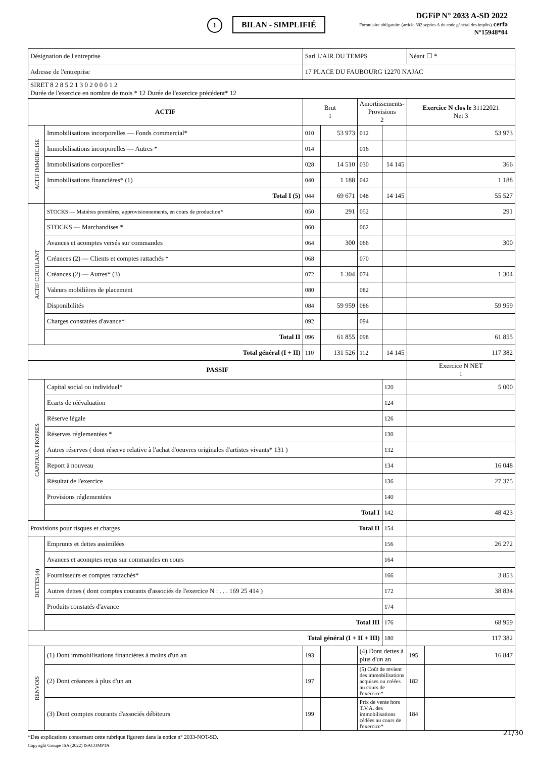1 BILAN - SIMPLIFIÉ
DGFiP N° 2033 A-SD 2022
Formulaire obligatoire (article 302 septies A du code général des impôts) cerfa
N°15948*04
| Désignation de l'entreprise | | Sarl L'AIR DU TEMPS | | | | | Néant ☐ * | |
| Adresse de l'entreprise | | 17 PLACE DU FAUBOURG 12270 NAJAC | | | | | | |
| SIRET 8 2 8 5 2 1 3 0 2 0 0 0 1 2 Durée de l'exercice en nombre de mois * 12 Durée de l'exercice précédent* 12 | | | | | | | | |
| ACTIF | | | Brut 1 | | Amortissements-Provisions 2 | | Exercice N clos le 31122021 Net 3 | |
| ACTIF IMMOBILISE | Immobilisations incorporelles — Fonds commercial* | | 010 | 53 973 | 012 | | 53 973 | |
| | Immobilisations incorporelles — Autres * | | 014 | | 016 | | | |
| | Immobilisations corporelles* | | 028 | 14 510 | 030 | 14 145 | 366 | |
| | Immobilisations financières* (1) | | 040 | 1 188 | 042 | | 1 188 | |
| | Total I (5) | | 044 | 69 671 | 048 | 14 145 | 55 527 | |
| ACTIF CIRCULANT | STOCKS — Matières premières, approvisionnements, en cours de production* | | 050 | 291 | 052 | | 291 | |
| | STOCKS — Marchandises * | | 060 | | 062 | | | |
| | Avances et acomptes versés sur commandes | | 064 | 300 | 066 | | 300 | |
| | Créances (2) — Clients et comptes rattachés * | | 068 | | 070 | | | |
| | Créances (2) — Autres* (3) | | 072 | 1 304 | 074 | | 1 304 | |
| | Valeurs mobilières de placement | | 080 | | 082 | | | |
| | Disponibilités | | 084 | 59 959 | 086 | | 59 959 | |
| | Charges constatées d'avance* | | 092 | | 094 | | | |
| | Total II | | 096 | 61 855 | 098 | | 61 855 | |
| Total général (I + II) | | | 110 | 131 526 | 112 | 14 145 | 117 382 | |
| PASSIF | | | | | | | Exercice N NET 1 | |
| CAPITAUX PROPRES | Capital social ou individuel* | | | | | 120 | 5 000 | |
| | Ecarts de réévaluation | | | | | 124 | | |
| | Réserve légale | | | | | 126 | | |
| | Réserves réglementées * | | | | | 130 | | |
| | Autres réserves ( dont réserve relative à l'achat d'oeuvres originales d'artistes vivants* 131 ) | | | | | 132 | | |
| | Report à nouveau | | | | | 134 | 16 048 | |
| | Résultat de l'exercice | | | | | 136 | 27 375 | |
| | Provisions réglementées | | | | | 140 | | |
| | Total I | | | | | 142 | 48 423 | |
| Provisions pour risques et charges Total II | | | | | | 154 | | |
| DETTES (4) | Emprunts et dettes assimilées | | | | | 156 | 26 272 | |
| | Avances et acomptes reçus sur commandes en cours | | | | | 164 | | |
| | Fournisseurs et comptes rattachés* | | | | | 166 | 3 853 | |
| | Autres dettes ( dont comptes courants d'associés de l'exercice N : . . . 169 25 414 ) | | | | | 172 | 38 834 | |
| | Produits constatés d'avance | | | | | 174 | | |
| | Total III | | | | | 176 | 68 959 | |
| Total général (I + II + III) | | | | | | 180 | 117 382 | |
| RENVOIS | (1) Dont immobilisations financières à moins d'un an | | 193 | | (4) Dont dettes à plus d'un an | | 195 | 16 847 |
| | (2) Dont créances à plus d'un an | | 197 | | (5) Coût de revient des immobilisations acquises ou créées au cours de l'exercice* | | 182 | |
| | (3) Dont comptes courants d'associés débiteurs | | 199 | | Prix de vente hors T.V.A. des immobilisations cédées au cours de l'exercice* | | 184 | |
*Des explications concernant cette rubrique figurent dans la notice n° 2033-NOT-SD.
Copyright Groupe ISA (2022) ISACOMPTA
21/30